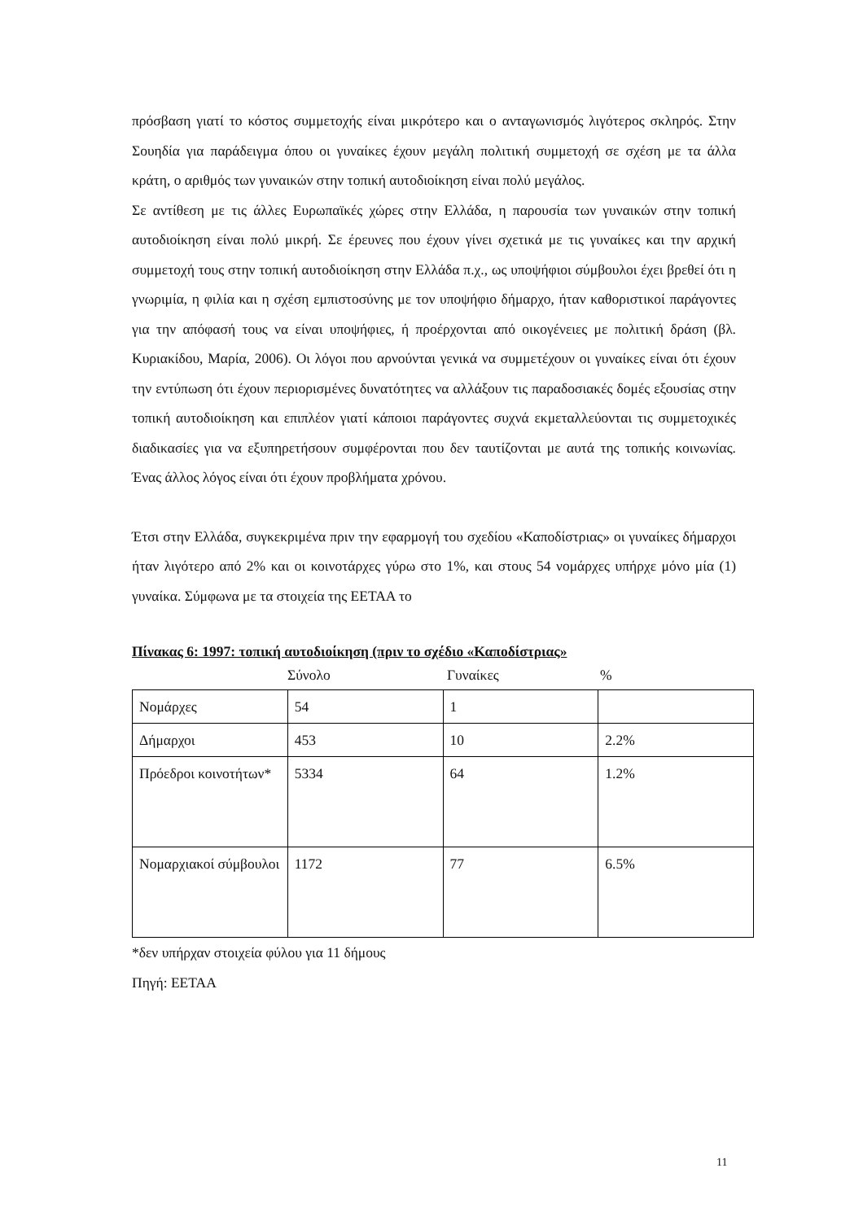πρόσβαση γιατί το κόστος συμμετοχής είναι μικρότερο και ο ανταγωνισμός λιγότερος σκληρός. Στην Σουηδία για παράδειγμα όπου οι γυναίκες έχουν μεγάλη πολιτική συμμετοχή σε σχέση με τα άλλα κράτη, ο αριθμός των γυναικών στην τοπική αυτοδιοίκηση είναι πολύ μεγάλος.
Σε αντίθεση με τις άλλες Ευρωπαϊκές χώρες στην Ελλάδα, η παρουσία των γυναικών στην τοπική αυτοδιοίκηση είναι πολύ μικρή. Σε έρευνες που έχουν γίνει σχετικά με τις γυναίκες και την αρχική συμμετοχή τους στην τοπική αυτοδιοίκηση στην Ελλάδα π.χ., ως υποψήφιοι σύμβουλοι έχει βρεθεί ότι η γνωριμία, η φιλία και η σχέση εμπιστοσύνης με τον υποψήφιο δήμαρχο, ήταν καθοριστικοί παράγοντες για την απόφασή τους να είναι υποψήφιες, ή προέρχονται από οικογένειες με πολιτική δράση (βλ. Κυριακίδου, Μαρία, 2006). Οι λόγοι που αρνούνται γενικά να συμμετέχουν οι γυναίκες είναι ότι έχουν την εντύπωση ότι έχουν περιορισμένες δυνατότητες να αλλάξουν τις παραδοσιακές δομές εξουσίας στην τοπική αυτοδιοίκηση και επιπλέον γιατί κάποιοι παράγοντες συχνά εκμεταλλεύονται τις συμμετοχικές διαδικασίες για να εξυπηρετήσουν συμφέρονται που δεν ταυτίζονται με αυτά της τοπικής κοινωνίας. Ένας άλλος λόγος είναι ότι έχουν προβλήματα χρόνου.
Έτσι στην Ελλάδα, συγκεκριμένα πριν την εφαρμογή του σχεδίου «Καποδίστριας» οι γυναίκες δήμαρχοι ήταν λιγότερο από 2% και οι κοινοτάρχες γύρω στο 1%, και στους 54 νομάρχες υπήρχε μόνο μία (1) γυναίκα. Σύμφωνα με τα στοιχεία της ΕΕΤΑΑ το
Πίνακας 6: 1997: τοπική αυτοδιοίκηση (πριν το σχέδιο «Καποδίστριας»
Σύνολο Γυναίκες%
| Νομάρχες | 54 | 1 | |
| Δήμαρχοι | 453 | 10 | 2.2% |
| Πρόεδροι κοινοτήτων* | 5334 | 64 | 1.2% |
| Νομαρχιακοί σύμβουλοι | 1172 | 77 | 6.5% |
*δεν υπήρχαν στοιχεία φύλου για 11 δήμους
Πηγή: ΕΕΤΑΑ
11